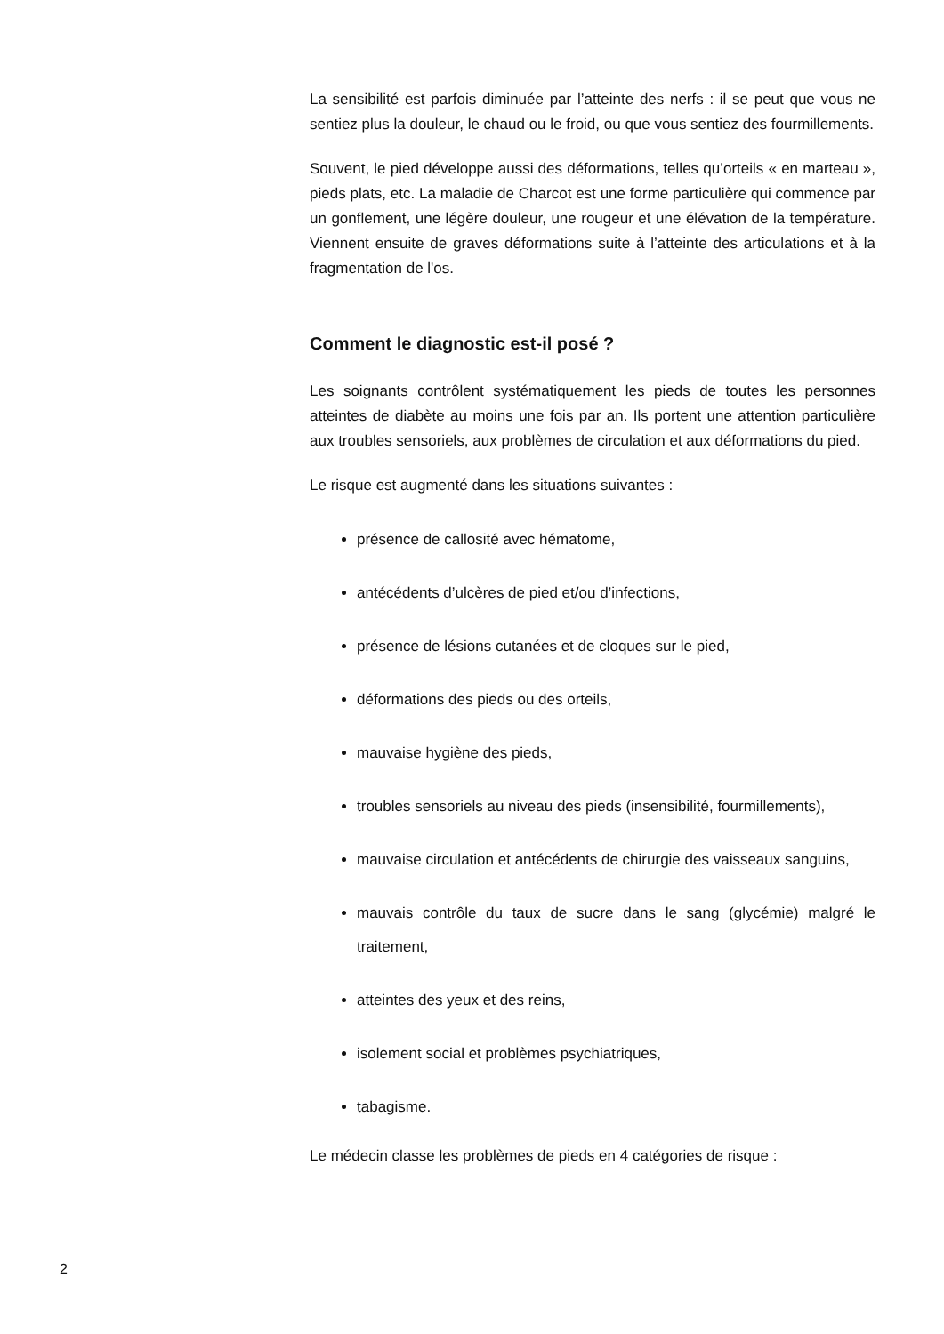La sensibilité est parfois diminuée par l’atteinte des nerfs : il se peut que vous ne sentiez plus la douleur, le chaud ou le froid, ou que vous sentiez des fourmillements.
Souvent, le pied développe aussi des déformations, telles qu’orteils « en marteau », pieds plats, etc. La maladie de Charcot est une forme particulière qui commence par un gonflement, une légère douleur, une rougeur et une élévation de la température. Viennent ensuite de graves déformations suite à l’atteinte des articulations et à la fragmentation de l'os.
Comment le diagnostic est-il posé ?
Les soignants contrôlent systématiquement les pieds de toutes les personnes atteintes de diabète au moins une fois par an. Ils portent une attention particulière aux troubles sensoriels, aux problèmes de circulation et aux déformations du pied.
Le risque est augmenté dans les situations suivantes :
présence de callosité avec hématome,
antécédents d’ulcères de pied et/ou d’infections,
présence de lésions cutanées et de cloques sur le pied,
déformations des pieds ou des orteils,
mauvaise hygiène des pieds,
troubles sensoriels au niveau des pieds (insensibilité, fourmillements),
mauvaise circulation et antécédents de chirurgie des vaisseaux sanguins,
mauvais contrôle du taux de sucre dans le sang (glycémie) malgré le traitement,
atteintes des yeux et des reins,
isolement social et problèmes psychiatriques,
tabagisme.
Le médecin classe les problèmes de pieds en 4 catégories de risque :
2